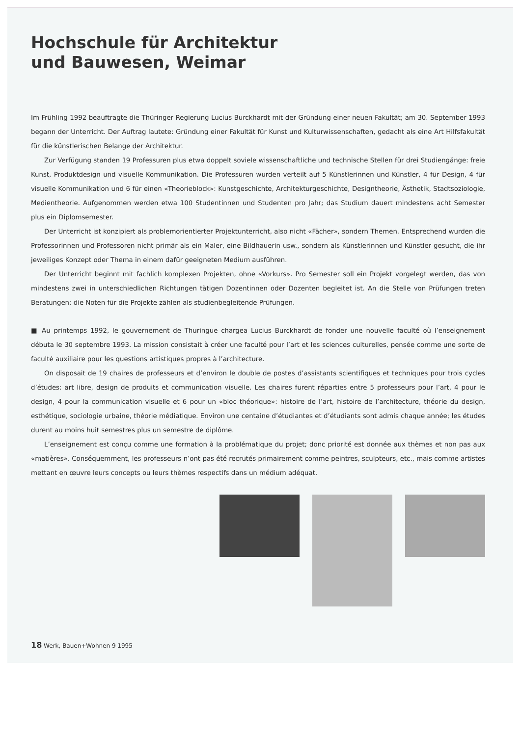Hochschule für Architektur
und Bauwesen, Weimar
Im Frühling 1992 beauftragte die Thüringer Regierung Lucius Burckhardt mit der Gründung einer neuen Fakultät; am 30. September 1993 begann der Unterricht. Der Auftrag lautete: Gründung einer Fakultät für Kunst und Kulturwissen­schaften, gedacht als eine Art Hilfsfakultät für die künstlerischen Belange der Architektur.
Zur Verfügung standen 19 Professuren plus etwa doppelt soviele wissenschaftliche und technische Stellen für drei Studiengänge: freie Kunst, Produktdesign und visuelle Kommunikation. Die Professuren wurden verteilt auf 5 Künstlerinnen und Künstler, 4 für Design, 4 für visuelle Kommunikation und 6 für einen «Theorieblock»: Kunstgeschichte, Architektur­geschichte, Designtheorie, Ästhetik, Stadtsoziologie, Medientheorie. Aufgenommen werden etwa 100 Studentinnen und Studenten pro Jahr; das Studium dauert mindestens acht Semester plus ein Diplomsemester.
Der Unterricht ist konzipiert als problemorientierter Projektunterricht, also nicht «Fächer», sondern Themen. Entsprechend wurden die Professorinnen und Professoren nicht primär als ein Maler, eine Bildhauerin usw., sondern als Künstlerinnen und Künstler gesucht, die ihr jeweiliges Konzept oder Thema in einem dafür geeigneten Medium ausführen.
Der Unterricht beginnt mit fachlich komplexen Projekten, ohne «Vorkurs». Pro Semester soll ein Projekt vorgelegt werden, das von mindestens zwei in unterschiedlichen Richtungen tätigen Dozentinnen oder Dozenten begleitet ist. An die Stelle von Prüfungen treten Beratungen; die Noten für die Projekte zählen als studienbegleitende Prüfungen.
■ Au printemps 1992, le gouvernement de Thuringue chargea Lucius Burckhardt de fonder une nouvelle faculté où l’en­seignement débuta le 30 septembre 1993. La mission consistait à créer une faculté pour l’art et les sciences culturelles, pensée comme une sorte de faculté auxiliaire pour les questions artistiques propres à l’architecture.
On disposait de 19 chaires de professeurs et d’environ le double de postes d’assistants scientifiques et techniques pour trois cycles d’études: art libre, design de produits et communication visuelle. Les chaires furent réparties entre 5 professeurs pour l’art, 4 pour le design, 4 pour la communication visuelle et 6 pour un «bloc théorique»: histoire de l’art, histoire de l’architec­ture, théorie du design, esthétique, sociologie urbaine, théorie médiatique. Environ une centaine d’étudiantes et d’étudiants sont admis chaque année; les études durent au moins huit semestres plus un semestre de diplôme.
L’enseignement est conçu comme une formation à la problématique du projet; donc priorité est donnée aux thèmes et non pas aux «matières». Conséquemment, les professeurs n’ont pas été recrutés primairement comme peintres, sculpteurs, etc., mais comme artistes mettant en œuvre leurs concepts ou leurs thèmes respectifs dans un médium adéquat.
18 Werk, Bauen+Wohnen 9 1995